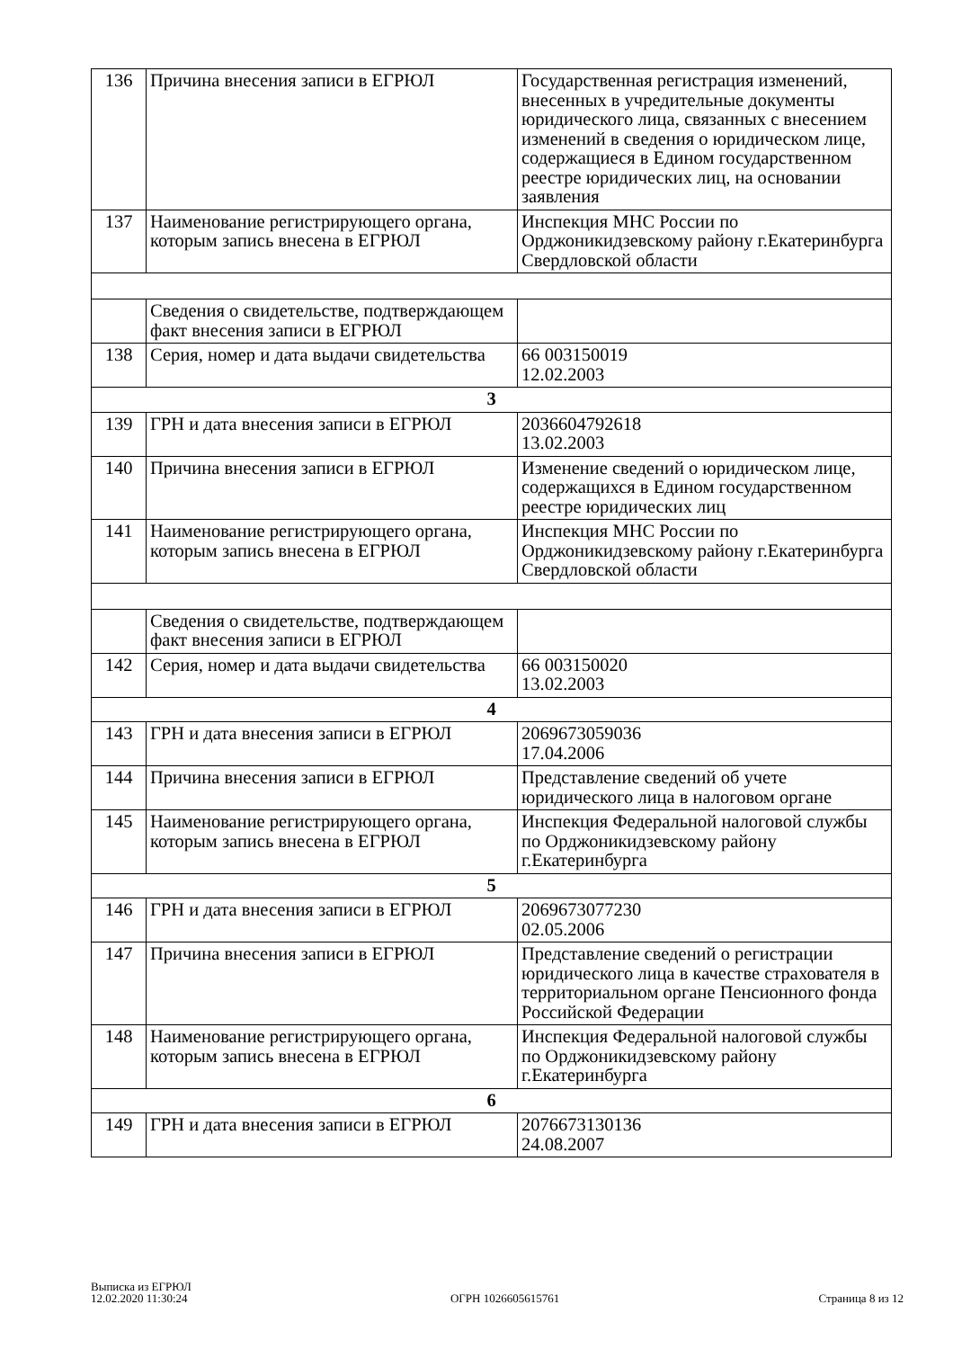| 136 | Причина внесения записи в ЕГРЮЛ | Государственная регистрация изменений, внесенных в учредительные документы юридического лица, связанных с внесением изменений в сведения о юридическом лице, содержащиеся в Едином государственном реестре юридических лиц, на основании заявления |
| 137 | Наименование регистрирующего органа, которым запись внесена в ЕГРЮЛ | Инспекция МНС России по Орджоникидзевскому району г.Екатеринбурга Свердловской области |
| | Сведения о свидетельстве, подтверждающем факт внесения записи в ЕГРЮЛ | |
| 138 | Серия, номер и дата выдачи свидетельства | 66 003150019 12.02.2003 |
| 3 | | |
| 139 | ГРН и дата внесения записи в ЕГРЮЛ | 2036604792618 13.02.2003 |
| 140 | Причина внесения записи в ЕГРЮЛ | Изменение сведений о юридическом лице, содержащихся в Едином государственном реестре юридических лиц |
| 141 | Наименование регистрирующего органа, которым запись внесена в ЕГРЮЛ | Инспекция МНС России по Орджоникидзевскому району г.Екатеринбурга Свердловской области |
| | Сведения о свидетельстве, подтверждающем факт внесения записи в ЕГРЮЛ | |
| 142 | Серия, номер и дата выдачи свидетельства | 66 003150020 13.02.2003 |
| 4 | | |
| 143 | ГРН и дата внесения записи в ЕГРЮЛ | 2069673059036 17.04.2006 |
| 144 | Причина внесения записи в ЕГРЮЛ | Представление сведений об учете юридического лица в налоговом органе |
| 145 | Наименование регистрирующего органа, которым запись внесена в ЕГРЮЛ | Инспекция Федеральной налоговой службы по Орджоникидзевскому району г.Екатеринбурга |
| 5 | | |
| 146 | ГРН и дата внесения записи в ЕГРЮЛ | 2069673077230 02.05.2006 |
| 147 | Причина внесения записи в ЕГРЮЛ | Представление сведений о регистрации юридического лица в качестве страхователя в территориальном органе Пенсионного фонда Российской Федерации |
| 148 | Наименование регистрирующего органа, которым запись внесена в ЕГРЮЛ | Инспекция Федеральной налоговой службы по Орджоникидзевскому району г.Екатеринбурга |
| 6 | | |
| 149 | ГРН и дата внесения записи в ЕГРЮЛ | 2076673130136 24.08.2007 |
Выписка из ЕГРЮЛ
12.02.2020 11:30:24
ОГРН 1026605615761
Страница 8 из 12